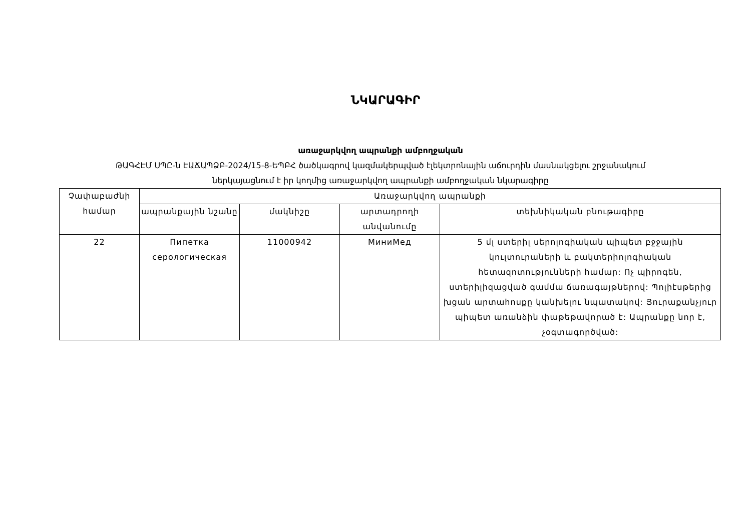ՆԿԱՐԱԳԻՐ
առաջարկվող ապրանքի ամբողջական
ԹԱԳՀԷՄ ՍՊԸ-ն ԷԱՃԱՊՁԲ-2024/15-8-ԵՊԲՀ ծածկագրով կազմակերպված էլեկտրոնային աճուրդին մասնակցելու շրջանակում
ներկայացնում է իր կողմից առաջարկվող ապրանքի ամբողջական նկարագիրը
| Չափաբաժնի համար | Առաջարկվող ապրանքի | | | |
| --- | --- | --- | --- | --- |
| | ապրանքային նշանը | մակնիշը | արտադրողի անվանումը | տեխնիկական բնութագիրը |
| 22 | Пипетка серологическая | 11000942 | МиниМед | 5 մլ ստերիլ սերոլոգիական պիպետ բջջային կուլտուրաների և բակտերիոլոգիական հետազոտությունների համար: Ոչ պիրոգեն, ստերիլիզացված գամմա ճառագայթներով: Պոլիէսթերից խցան արտահոսքը կանխելու նպատակով: Յուրաքանչյուր պիպետ առանձին փաթեթավորած է: Ապրանքը նոր է, չօգտագործված: |